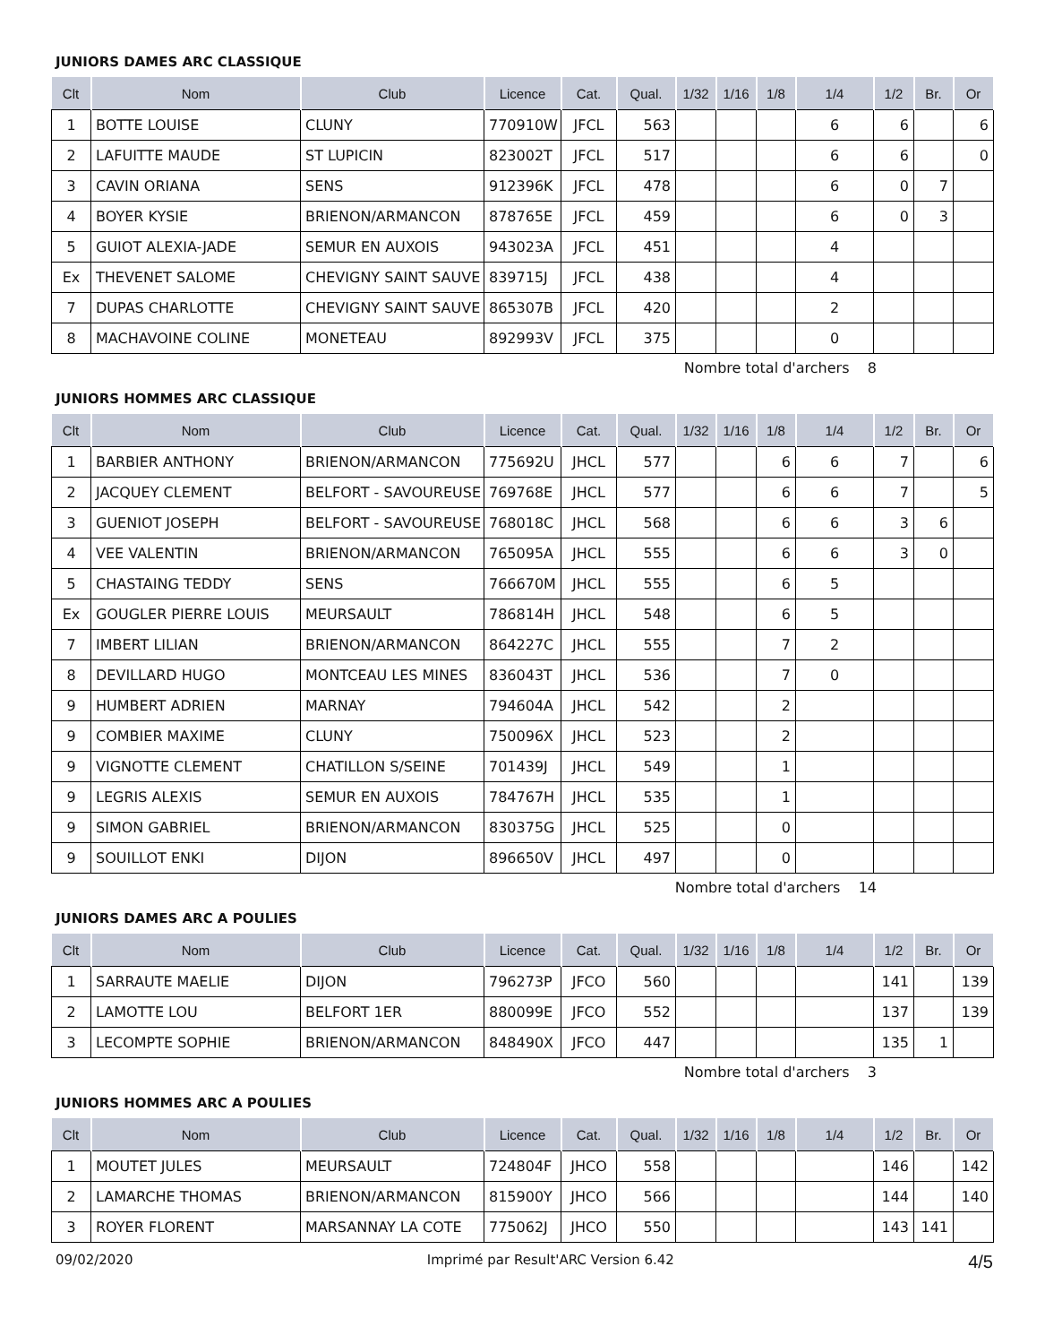JUNIORS DAMES ARC CLASSIQUE
| Clt | Nom | Club | Licence | Cat. | Qual. | 1/32 | 1/16 | 1/8 | 1/4 | 1/2 | Br. | Or |
| --- | --- | --- | --- | --- | --- | --- | --- | --- | --- | --- | --- | --- |
| 1 | BOTTE LOUISE | CLUNY | 770910W | JFCL | 563 | | | | 6 | 6 | | 6 |
| 2 | LAFUITTE MAUDE | ST LUPICIN | 823002T | JFCL | 517 | | | | 6 | 6 | | 0 |
| 3 | CAVIN ORIANA | SENS | 912396K | JFCL | 478 | | | | 6 | 0 | 7 | |
| 4 | BOYER KYSIE | BRIENON/ARMANCON | 878765E | JFCL | 459 | | | | 6 | 0 | 3 | |
| 5 | GUIOT ALEXIA-JADE | SEMUR EN AUXOIS | 943023A | JFCL | 451 | | | | 4 | | | |
| Ex | THEVENET SALOME | CHEVIGNY SAINT SAUVE | 839715J | JFCL | 438 | | | | 4 | | | |
| 7 | DUPAS CHARLOTTE | CHEVIGNY SAINT SAUVE | 865307B | JFCL | 420 | | | | 2 | | | |
| 8 | MACHAVOINE COLINE | MONETEAU | 892993V | JFCL | 375 | | | | 0 | | | |
Nombre total d'archers 8
JUNIORS HOMMES ARC CLASSIQUE
| Clt | Nom | Club | Licence | Cat. | Qual. | 1/32 | 1/16 | 1/8 | 1/4 | 1/2 | Br. | Or |
| --- | --- | --- | --- | --- | --- | --- | --- | --- | --- | --- | --- | --- |
| 1 | BARBIER ANTHONY | BRIENON/ARMANCON | 775692U | JHCL | 577 | | | 6 | 6 | 7 | | 6 |
| 2 | JACQUEY CLEMENT | BELFORT - SAVOUREUSE | 769768E | JHCL | 577 | | | 6 | 6 | 7 | | 5 |
| 3 | GUENIOT JOSEPH | BELFORT - SAVOUREUSE | 768018C | JHCL | 568 | | | 6 | 6 | 3 | 6 | |
| 4 | VEE VALENTIN | BRIENON/ARMANCON | 765095A | JHCL | 555 | | | 6 | 6 | 3 | 0 | |
| 5 | CHASTAING TEDDY | SENS | 766670M | JHCL | 555 | | | 6 | 5 | | | |
| Ex | GOUGLER PIERRE LOUIS | MEURSAULT | 786814H | JHCL | 548 | | | 6 | 5 | | | |
| 7 | IMBERT LILIAN | BRIENON/ARMANCON | 864227C | JHCL | 555 | | | 7 | 2 | | | |
| 8 | DEVILLARD HUGO | MONTCEAU LES MINES | 836043T | JHCL | 536 | | | 7 | 0 | | | |
| 9 | HUMBERT ADRIEN | MARNAY | 794604A | JHCL | 542 | | | 2 | | | | |
| 9 | COMBIER MAXIME | CLUNY | 750096X | JHCL | 523 | | | 2 | | | | |
| 9 | VIGNOTTE CLEMENT | CHATILLON S/SEINE | 701439J | JHCL | 549 | | | 1 | | | | |
| 9 | LEGRIS ALEXIS | SEMUR EN AUXOIS | 784767H | JHCL | 535 | | | 1 | | | | |
| 9 | SIMON GABRIEL | BRIENON/ARMANCON | 830375G | JHCL | 525 | | | 0 | | | | |
| 9 | SOUILLOT ENKI | DIJON | 896650V | JHCL | 497 | | | 0 | | | | |
Nombre total d'archers 14
JUNIORS DAMES ARC A POULIES
| Clt | Nom | Club | Licence | Cat. | Qual. | 1/32 | 1/16 | 1/8 | 1/4 | 1/2 | Br. | Or |
| --- | --- | --- | --- | --- | --- | --- | --- | --- | --- | --- | --- | --- |
| 1 | SARRAUTE MAELIE | DIJON | 796273P | JFCO | 560 | | | | | 141 | | 139 |
| 2 | LAMOTTE LOU | BELFORT 1ER | 880099E | JFCO | 552 | | | | | 137 | | 139 |
| 3 | LECOMPTE SOPHIE | BRIENON/ARMANCON | 848490X | JFCO | 447 | | | | | 135 | 1 | |
Nombre total d'archers 3
JUNIORS HOMMES ARC A POULIES
| Clt | Nom | Club | Licence | Cat. | Qual. | 1/32 | 1/16 | 1/8 | 1/4 | 1/2 | Br. | Or |
| --- | --- | --- | --- | --- | --- | --- | --- | --- | --- | --- | --- | --- |
| 1 | MOUTET JULES | MEURSAULT | 724804F | JHCO | 558 | | | | | 146 | | 142 |
| 2 | LAMARCHE THOMAS | BRIENON/ARMANCON | 815900Y | JHCO | 566 | | | | | 144 | | 140 |
| 3 | ROYER FLORENT | MARSANNAY LA COTE | 775062J | JHCO | 550 | | | | | 143 | 141 | |
09/02/2020 Imprimé par Result'ARC Version 6.42 4/5